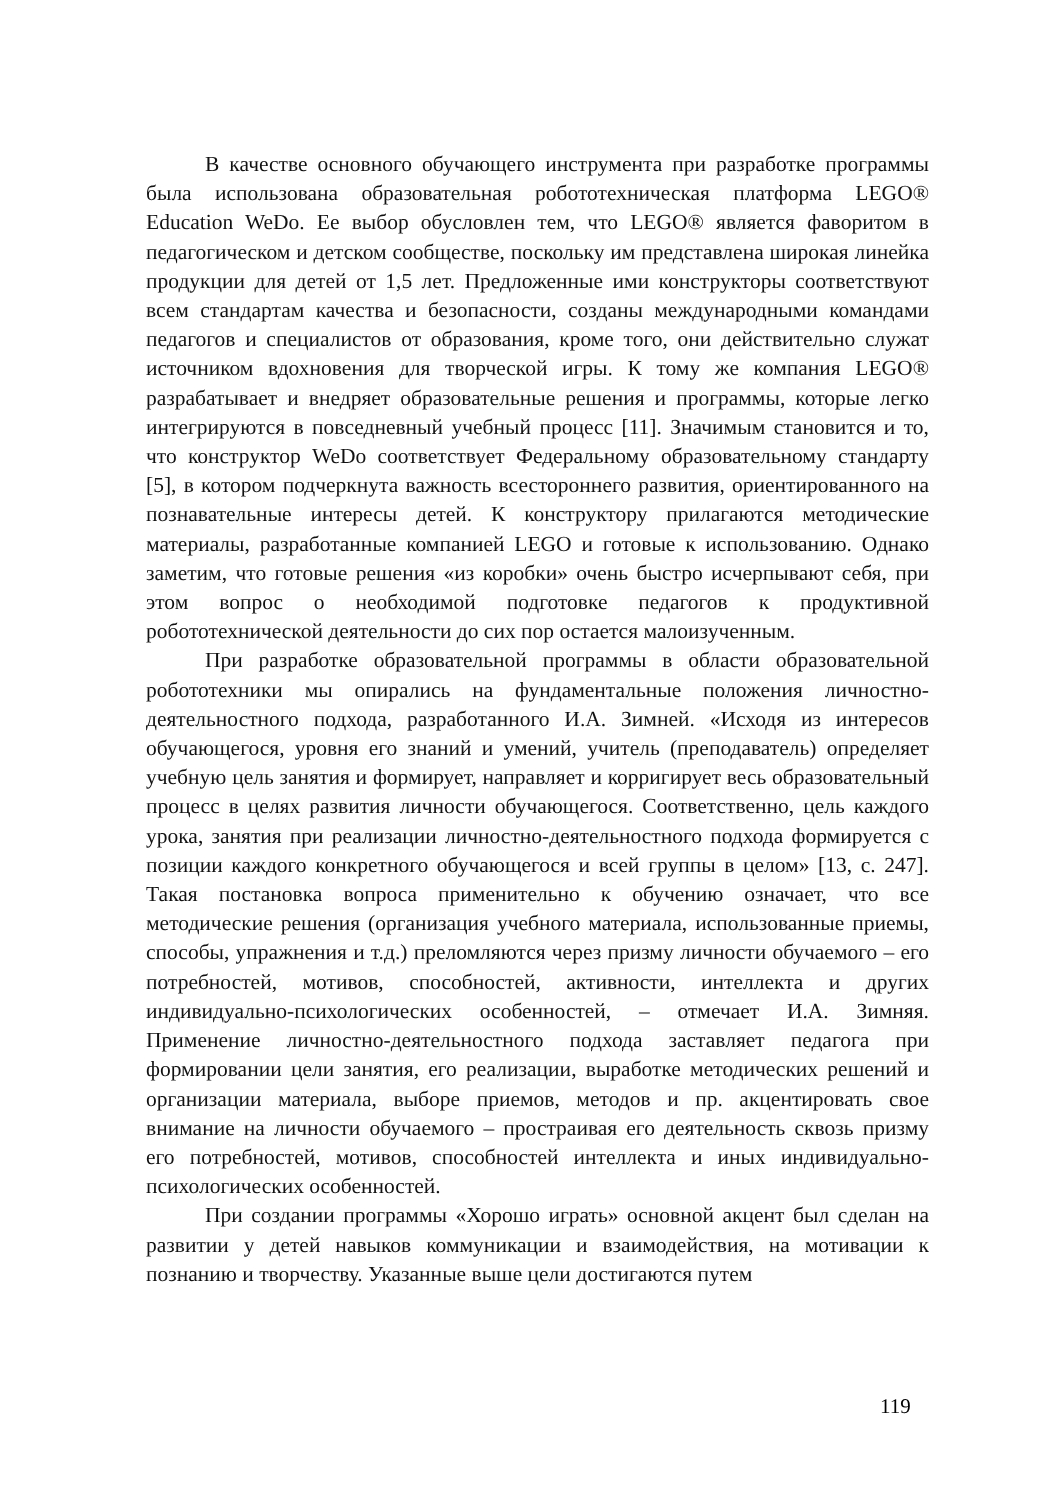В качестве основного обучающего инструмента при разработке программы была использована образовательная робототехническая платформа LEGO® Education WeDo. Ее выбор обусловлен тем, что LEGO® является фаворитом в педагогическом и детском сообществе, поскольку им представлена широкая линейка продукции для детей от 1,5 лет. Предложенные ими конструкторы соответствуют всем стандартам качества и безопасности, созданы международными командами педагогов и специалистов от образования, кроме того, они действительно служат источником вдохновения для творческой игры. К тому же компания LEGO® разрабатывает и внедряет образовательные решения и программы, которые легко интегрируются в повседневный учебный процесс [11]. Значимым становится и то, что конструктор WeDo соответствует Федеральному образовательному стандарту [5], в котором подчеркнута важность всестороннего развития, ориентированного на познавательные интересы детей. К конструктору прилагаются методические материалы, разработанные компанией LEGO и готовые к использованию. Однако заметим, что готовые решения «из коробки» очень быстро исчерпывают себя, при этом вопрос о необходимой подготовке педагогов к продуктивной робототехнической деятельности до сих пор остается малоизученным.
При разработке образовательной программы в области образовательной робототехники мы опирались на фундаментальные положения личностно-деятельностного подхода, разработанного И.А. Зимней. «Исходя из интересов обучающегося, уровня его знаний и умений, учитель (преподаватель) определяет учебную цель занятия и формирует, направляет и корригирует весь образовательный процесс в целях развития личности обучающегося. Соответственно, цель каждого урока, занятия при реализации личностно-деятельностного подхода формируется с позиции каждого конкретного обучающегося и всей группы в целом» [13, с. 247]. Такая постановка вопроса применительно к обучению означает, что все методические решения (организация учебного материала, использованные приемы, способы, упражнения и т.д.) преломляются через призму личности обучаемого – его потребностей, мотивов, способностей, активности, интеллекта и других индивидуально-психологических особенностей, – отмечает И.А. Зимняя. Применение личностно-деятельностного подхода заставляет педагога при формировании цели занятия, его реализации, выработке методических решений и организации материала, выборе приемов, методов и пр. акцентировать свое внимание на личности обучаемого – простраивая его деятельность сквозь призму его потребностей, мотивов, способностей интеллекта и иных индивидуально-психологических особенностей.
При создании программы «Хорошо играть» основной акцент был сделан на развитии у детей навыков коммуникации и взаимодействия, на мотивации к познанию и творчеству. Указанные выше цели достигаются путем
119